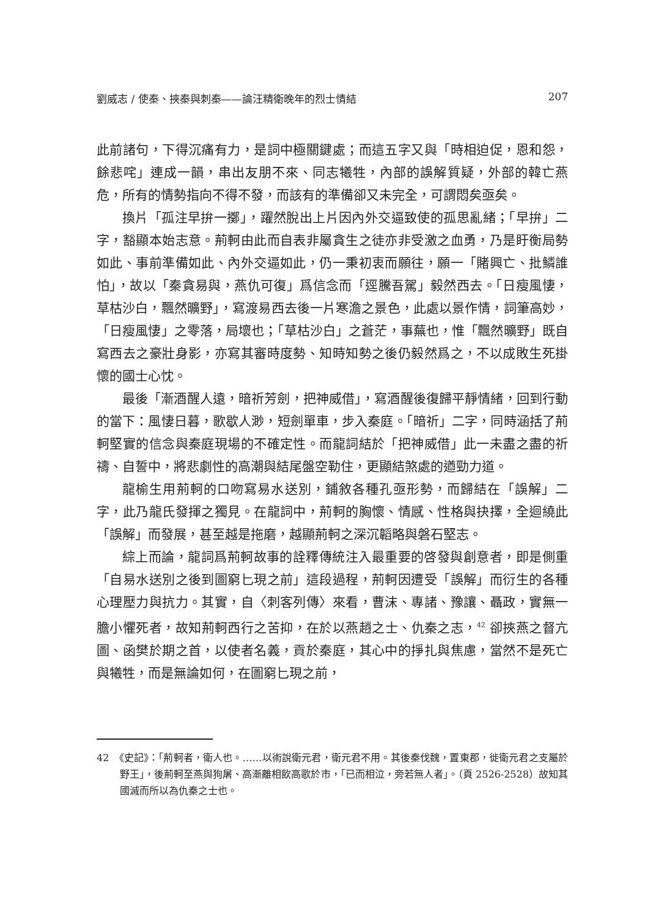劉威志 / 使秦、挾秦與刺秦——論汪精衛晚年的烈士情結 207
此前諸句，下得沉痛有力，是詞中極關鍵處；而這五字又與「時相迫促，恩和怨，餘悲咤」連成一韻，串出友朋不來、同志犧牲，內部的誤解質疑，外部的韓亡燕危，所有的情勢指向不得不發，而該有的準備卻又未完全，可謂悶矣亟矣。
換片「孤注早拚一擲」，躍然脫出上片因內外交逼致使的孤思亂緒；「早拚」二字，豁顯本始志意。荊軻由此而自表非屬貪生之徒亦非受激之血勇，乃是盱衡局勢如此、事前準備如此、內外交逼如此，仍一秉初衷而願往，願一「賭興亡、批鱗誰怕」，故以「秦貪易與，燕仇可復」爲信念而「逕騰吾駕」毅然西去。「日瘦風悽，草枯沙白，飄然曠野」，寫渡易西去後一片寒澹之景色，此處以景作情，詞筆高妙，「日瘦風悽」之零落，局壞也；「草枯沙白」之蒼茫，事蕪也，惟「飄然曠野」既自寫西去之豪壯身影，亦寫其審時度勢、知時知勢之後仍毅然爲之，不以成敗生死掛懷的國士心忱。
最後「漸酒醒人遠，暗祈芳劍，把神威借」，寫酒醒後復歸平靜情緒，回到行動的當下：風悽日暮，歌歇人渺，短劍單車，步入秦庭。「暗祈」二字，同時涵括了荊軻堅實的信念與秦庭現場的不確定性。而龍詞結於「把神威借」此一未盡之盡的祈禱、自誓中，將悲劇性的高潮與結尾盤空勒住，更顯結煞處的遒勁力道。
龍榆生用荊軻的口吻寫易水送別，鋪敘各種孔亟形勢，而歸結在「誤解」二字，此乃龍氏發揮之獨見。在龍詞中，荊軻的胸懷、情感、性格與抉擇，全迴繞此「誤解」而發展，甚至越是拖磨，越顯荊軻之深沉韜略與磐石堅志。
綜上而論，龍詞爲荊軻故事的詮釋傳統注入最重要的啓發與創意者，即是側重「自易水送別之後到圖窮匕現之前」這段過程，荊軻因遭受「誤解」而衍生的各種心理壓力與抗力。其實，自〈刺客列傳〉來看，曹沫、專諸、豫讓、聶政，實無一膽小懼死者，故知荊軻西行之苦抑，在於以燕趙之士、仇秦之志，<sup>42</sup> 卻挾燕之督亢圖、函樊於期之首，以使者名義，貢於秦庭，其心中的掙扎與焦慮，當然不是死亡與犧牲，而是無論如何，在圖窮匕現之前，
42　《史記》：「荊軻者，衛人也。……以術說衛元君，衛元君不用。其後秦伐魏，置東郡，徙衛元君之支屬於野王」，後荊軻至燕與狗屠、高漸離相飲高歌於市，「已而相泣，旁若無人者」。（頁 2526-2528）故知其國滅而所以為仇秦之士也。